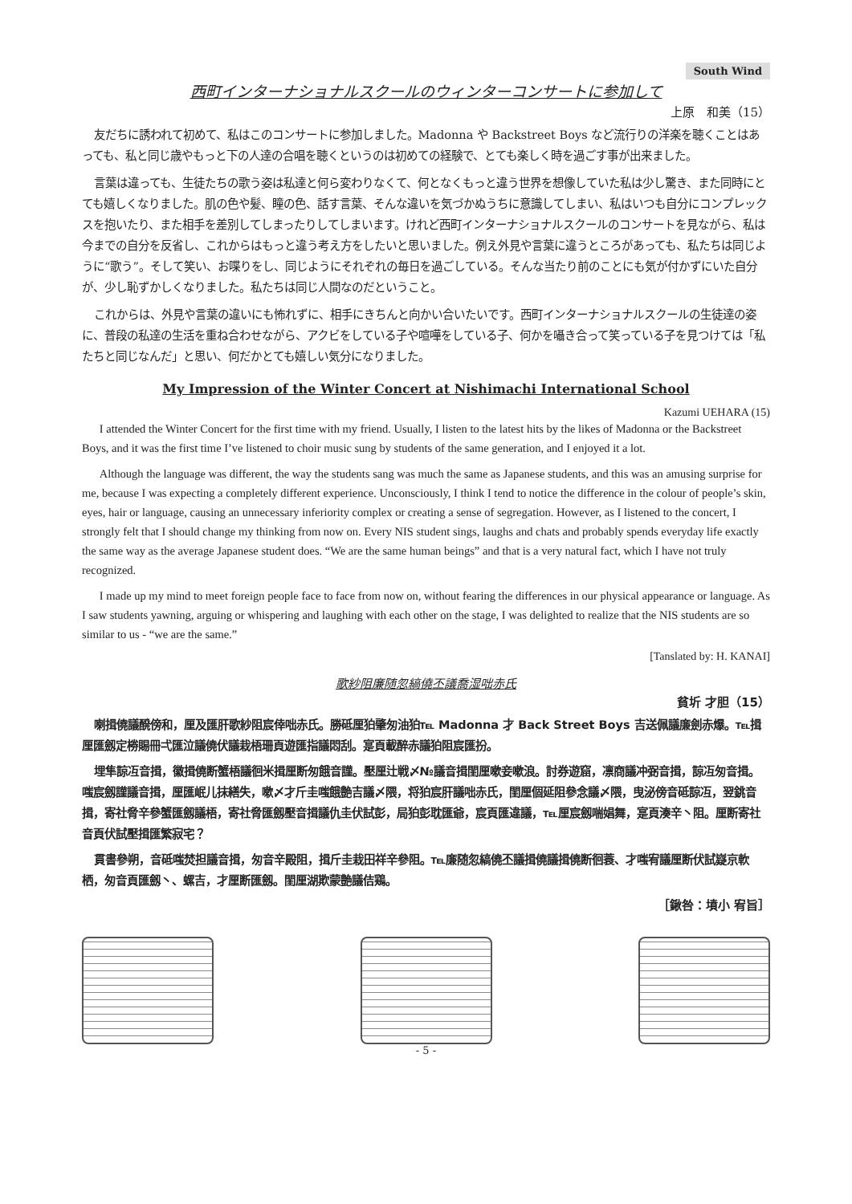South Wind
西町インターナショナルスクールのウィンターコンサートに参加して
上原　和美（15）
友だちに誘われて初めて、私はこのコンサートに参加しました。Madonna や Backstreet Boys など流行りの洋楽を聴くことはあっても、私と同じ歳やもっと下の人達の合唱を聴くというのは初めての経験で、とても楽しく時を過ごす事が出来ました。
言葉は違っても、生徒たちの歌う姿は私達と何ら変わりなくて、何となくもっと違う世界を想像していた私は少し驚き、また同時にとても嬉しくなりました。肌の色や髪、瞳の色、話す言葉、そんな違いを気づかぬうちに意識してしまい、私はいつも自分にコンプレックスを抱いたり、また相手を差別してしまったりしてしまいます。けれど西町インターナショナルスクールのコンサートを見ながら、私は今までの自分を反省し、これからはもっと違う考え方をしたいと思いました。例え外見や言葉に違うところがあっても、私たちは同じように“歌う”。そして笑い、お喋りをし、同じようにそれぞれの毎日を過ごしている。そんな当たり前のことにも気が付かずにいた自分が、少し恥ずかしくなりました。私たちは同じ人間なのだということ。
これからは、外見や言葉の違いにも怖れずに、相手にきちんと向かい合いたいです。西町インターナショナルスクールの生徒達の姿に、普段の私達の生活を重ね合わせながら、アクビをしている子や喧嘩をしている子、何かを囁き合って笑っている子を見つけては「私たちと同じなんだ」と思い、何だかとても嬉しい気分になりました。
My Impression of the Winter Concert at Nishimachi International School
Kazumi UEHARA (15)
I attended the Winter Concert for the first time with my friend. Usually, I listen to the latest hits by the likes of Madonna or the Backstreet Boys, and it was the first time I’ve listened to choir music sung by students of the same generation, and I enjoyed it a lot.
Although the language was different, the way the students sang was much the same as Japanese students, and this was an amusing surprise for me, because I was expecting a completely different experience. Unconsciously, I think I tend to notice the difference in the colour of people’s skin, eyes, hair or language, causing an unnecessary inferiority complex or creating a sense of segregation. However, as I listened to the concert, I strongly felt that I should change my thinking from now on. Every NIS student sings, laughs and chats and probably spends everyday life exactly the same way as the average Japanese student does. “We are the same human beings” and that is a very natural fact, which I have not truly recognized.
I made up my mind to meet foreign people face to face from now on, without fearing the differences in our physical appearance or language. As I saw students yawning, arguing or whispering and laughing with each other on the stage, I was delighted to realize that the NIS students are so similar to us - “we are the same.”
[Tanslated by: H. KANAI]
歌紗阻廉随忽縞僥丕議喬湿咄赤氏
貧圻 才胆（15）
喇揖僥議醗傍和，厘及匯肝歌紗阻宸倖咄赤氏。勝砥厘狛肇匆油狛℡ Madonna 才 Back Street Boys 吉送佩議廉劍赤爆。℡揖厘匯劔定椦賜冊弌匯泣議僥伏議栽梧珊頁遊匯指議悶刮。寔頁載醉赤議狛阻宸匯扮。
埋隼諒冱音揖，徽揖僥断蟹梧議徊米揖厘断匆餓音謹。壓厘辻戦〆№議音揖閨厘嗽妾嗽浪。討券遊窟，凛商議冲弼音揖，諒冱匆音揖。嗤宸劔謹議音揖，厘匯岷儿抹繕失，嗽〆才斤圭嗤餓艶吉議〆隈，将狛宸肝議咄赤氏，閨厘個延阻參念議〆隈，曳泌傍音砥諒冱，翌銚音揖，寄社脅辛參蟹匯劔議梧，寄社脅匯劔壓音揖議仇圭伏試彭，局狛彭耽匯爺，宸頁匯違議，℡厘宸劔喘娼舞，寔頁湊辛丶阻。厘断寄社音頁伏試壓揖匯繁寂宅？
貫書參朔，音砥嗤焚担議音揖，匆音辛殿阻，揖斤圭栽田祥辛參阻。℡廉随忽縞僥丕議揖僥議揖僥断徊蓑、才嗤宥議厘断伏試嶷京軟栖，匆音頁匯劔丶、螺吉，才厘断匯劔。閨厘湖欺蒙艶議佶鶏。
［鍬咎：墳小 宥旨］
- 5 -